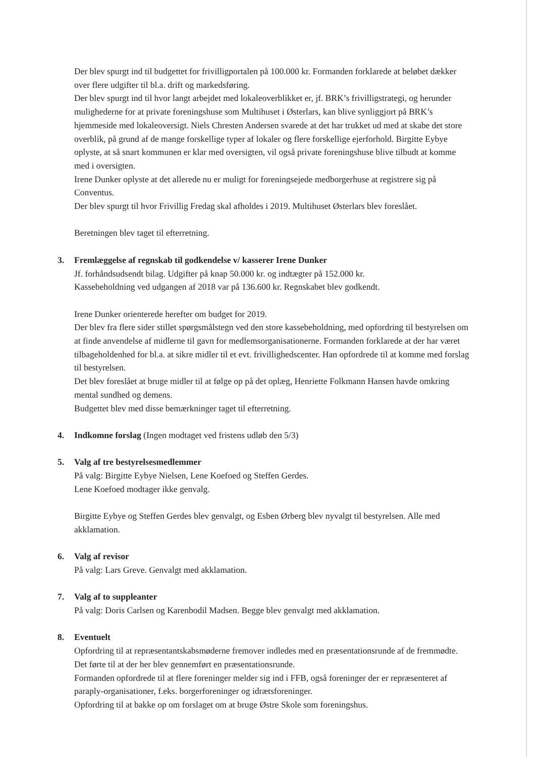Der blev spurgt ind til budgettet for frivilligportalen på 100.000 kr. Formanden forklarede at beløbet dækker over flere udgifter til bl.a. drift og markedsføring.
Der blev spurgt ind til hvor langt arbejdet med lokaleoverblikket er, jf. BRK’s frivilligstrategi, og herunder mulighederne for at private foreningshuse som Multihuset i Østerlars, kan blive synliggjort på BRK’s hjemmeside med lokaleoversigt. Niels Chresten Andersen svarede at det har trukket ud med at skabe det store overblik, på grund af de mange forskellige typer af lokaler og flere forskellige ejerforhold. Birgitte Eybye oplyste, at så snart kommunen er klar med oversigten, vil også private foreningshuse blive tilbudt at komme med i oversigten.
Irene Dunker oplyste at det allerede nu er muligt for foreningsejede medborgerhuse at registrere sig på Conventus.
Der blev spurgt til hvor Frivillig Fredag skal afholdes i 2019. Multihuset Østerlars blev foreslået.
Beretningen blev taget til efterretning.
3. Fremlæggelse af regnskab til godkendelse v/ kasserer Irene Dunker
Jf. forhåndsudsendt bilag. Udgifter på knap 50.000 kr. og indtægter på 152.000 kr.
Kassebeholdning ved udgangen af 2018 var på 136.600 kr. Regnskabet blev godkendt.
Irene Dunker orienterede herefter om budget for 2019.
Der blev fra flere sider stillet spørgsmålstegn ved den store kassebeholdning, med opfordring til bestyrelsen om at finde anvendelse af midlerne til gavn for medlemsorganisationerne. Formanden forklarede at der har været tilbageholdenhed for bl.a. at sikre midler til et evt. frivillighedscenter. Han opfordrede til at komme med forslag til bestyrelsen.
Det blev foreslået at bruge midler til at følge op på det oplæg, Henriette Folkmann Hansen havde omkring mental sundhed og demens.
Budgettet blev med disse bemærkninger taget til efterretning.
4. Indkomne forslag (Ingen modtaget ved fristens udløb den 5/3)
5. Valg af tre bestyrelsesmedlemmer
På valg: Birgitte Eybye Nielsen, Lene Koefoed og Steffen Gerdes.
Lene Koefoed modtager ikke genvalg.
Birgitte Eybye og Steffen Gerdes blev genvalgt, og Esben Ørberg blev nyvalgt til bestyrelsen. Alle med akklamation.
6. Valg af revisor
På valg: Lars Greve. Genvalgt med akklamation.
7. Valg af to suppleanter
På valg: Doris Carlsen og Karenbodil Madsen. Begge blev genvalgt med akklamation.
8. Eventuelt
Opfordring til at repræsentantskabsmøderne fremover indledes med en præsentationsrunde af de fremmødte. Det førte til at der her blev gennemført en præsentationsrunde.
Formanden opfordrede til at flere foreninger melder sig ind i FFB, også foreninger der er repræsenteret af paraply-organisationer, f.eks. borgerforeninger og idrætsforeninger.
Opfordring til at bakke op om forslaget om at bruge Østre Skole som foreningshus.